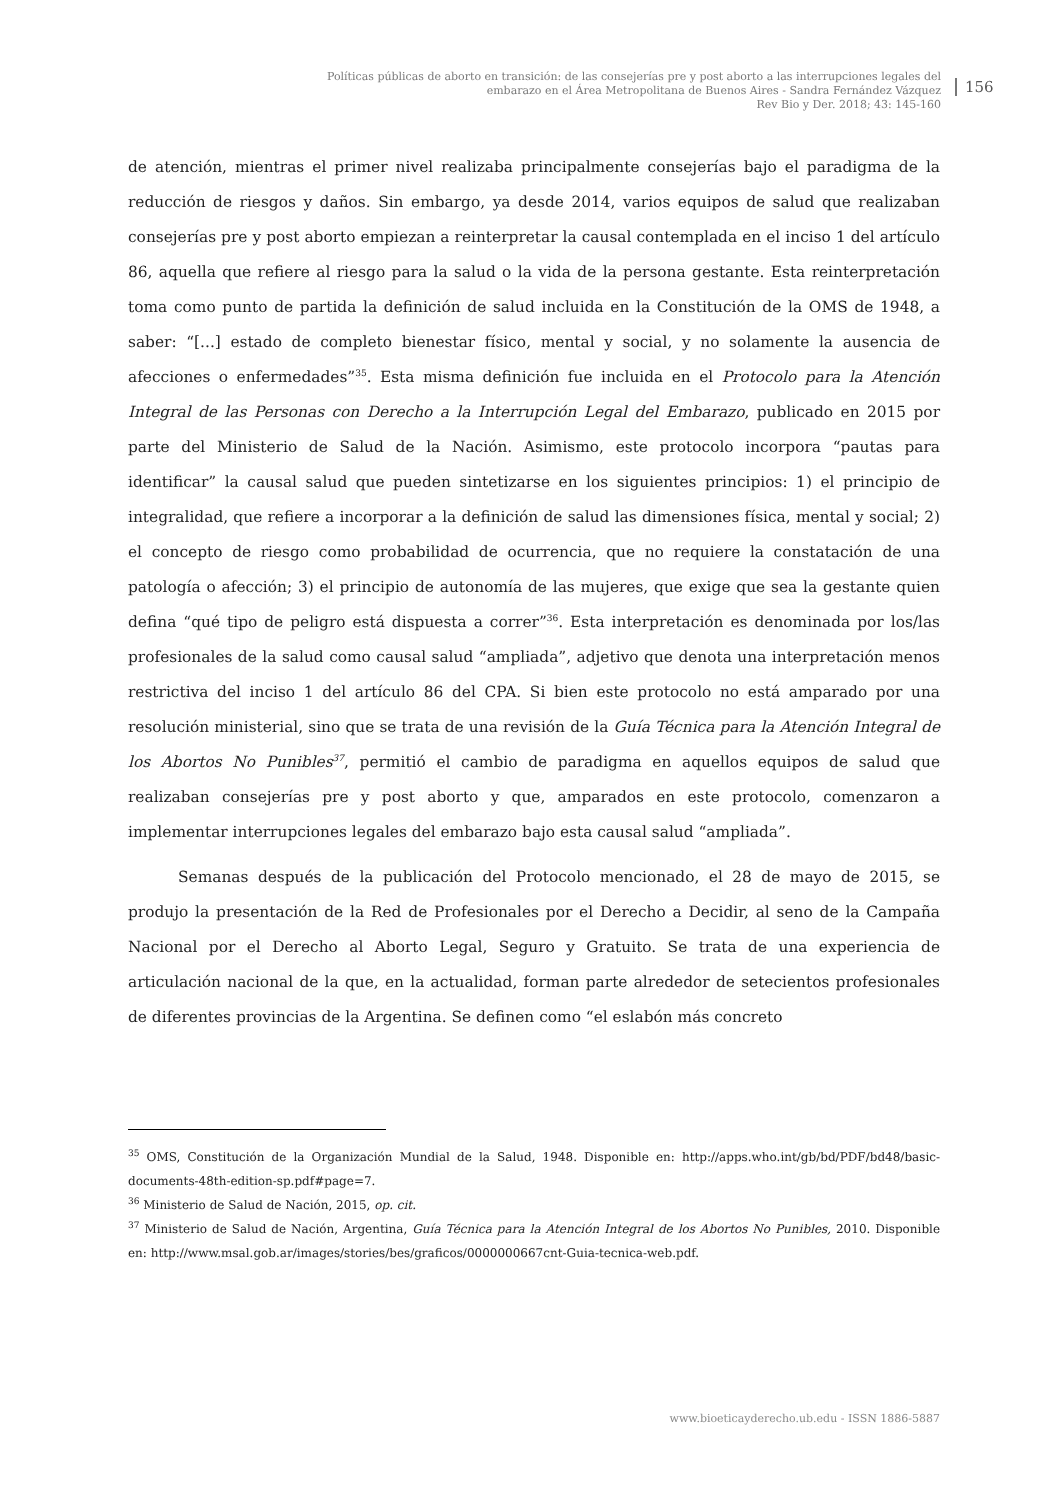Políticas públicas de aborto en transición: de las consejerías pre y post aborto a las interrupciones legales del embarazo en el Área Metropolitana de Buenos Aires - Sandra Fernández Vázquez
Rev Bio y Der. 2018; 43: 145-160
156
de atención, mientras el primer nivel realizaba principalmente consejerías bajo el paradigma de la reducción de riesgos y daños. Sin embargo, ya desde 2014, varios equipos de salud que realizaban consejerías pre y post aborto empiezan a reinterpretar la causal contemplada en el inciso 1 del artículo 86, aquella que refiere al riesgo para la salud o la vida de la persona gestante. Esta reinterpretación toma como punto de partida la definición de salud incluida en la Constitución de la OMS de 1948, a saber: “[...] estado de completo bienestar físico, mental y social, y no solamente la ausencia de afecciones o enfermedades”<sup>35</sup>. Esta misma definición fue incluida en el Protocolo para la Atención Integral de las Personas con Derecho a la Interrupción Legal del Embarazo, publicado en 2015 por parte del Ministerio de Salud de la Nación. Asimismo, este protocolo incorpora “pautas para identificar” la causal salud que pueden sintetizarse en los siguientes principios: 1) el principio de integralidad, que refiere a incorporar a la definición de salud las dimensiones física, mental y social; 2) el concepto de riesgo como probabilidad de ocurrencia, que no requiere la constatación de una patología o afección; 3) el principio de autonomía de las mujeres, que exige que sea la gestante quien defina “qué tipo de peligro está dispuesta a correr”<sup>36</sup>. Esta interpretación es denominada por los/las profesionales de la salud como causal salud “ampliada”, adjetivo que denota una interpretación menos restrictiva del inciso 1 del artículo 86 del CPA. Si bien este protocolo no está amparado por una resolución ministerial, sino que se trata de una revisión de la Guía Técnica para la Atención Integral de los Abortos No Punibles<sup>37</sup>, permitió el cambio de paradigma en aquellos equipos de salud que realizaban consejerías pre y post aborto y que, amparados en este protocolo, comenzaron a implementar interrupciones legales del embarazo bajo esta causal salud “ampliada”.
Semanas después de la publicación del Protocolo mencionado, el 28 de mayo de 2015, se produjo la presentación de la Red de Profesionales por el Derecho a Decidir, al seno de la Campaña Nacional por el Derecho al Aborto Legal, Seguro y Gratuito. Se trata de una experiencia de articulación nacional de la que, en la actualidad, forman parte alrededor de setecientos profesionales de diferentes provincias de la Argentina. Se definen como “el eslabón más concreto
<sup>35</sup> OMS, Constitución de la Organización Mundial de la Salud, 1948. Disponible en: http://apps.who.int/gb/bd/PDF/bd48/basic-documents-48th-edition-sp.pdf#page=7.
<sup>36</sup> Ministerio de Salud de Nación, 2015, op. cit.
<sup>37</sup> Ministerio de Salud de Nación, Argentina, Guía Técnica para la Atención Integral de los Abortos No Punibles, 2010. Disponible en: http://www.msal.gob.ar/images/stories/bes/graficos/0000000667cnt-Guia-tecnica-web.pdf.
www.bioeticayderecho.ub.edu - ISSN 1886-5887